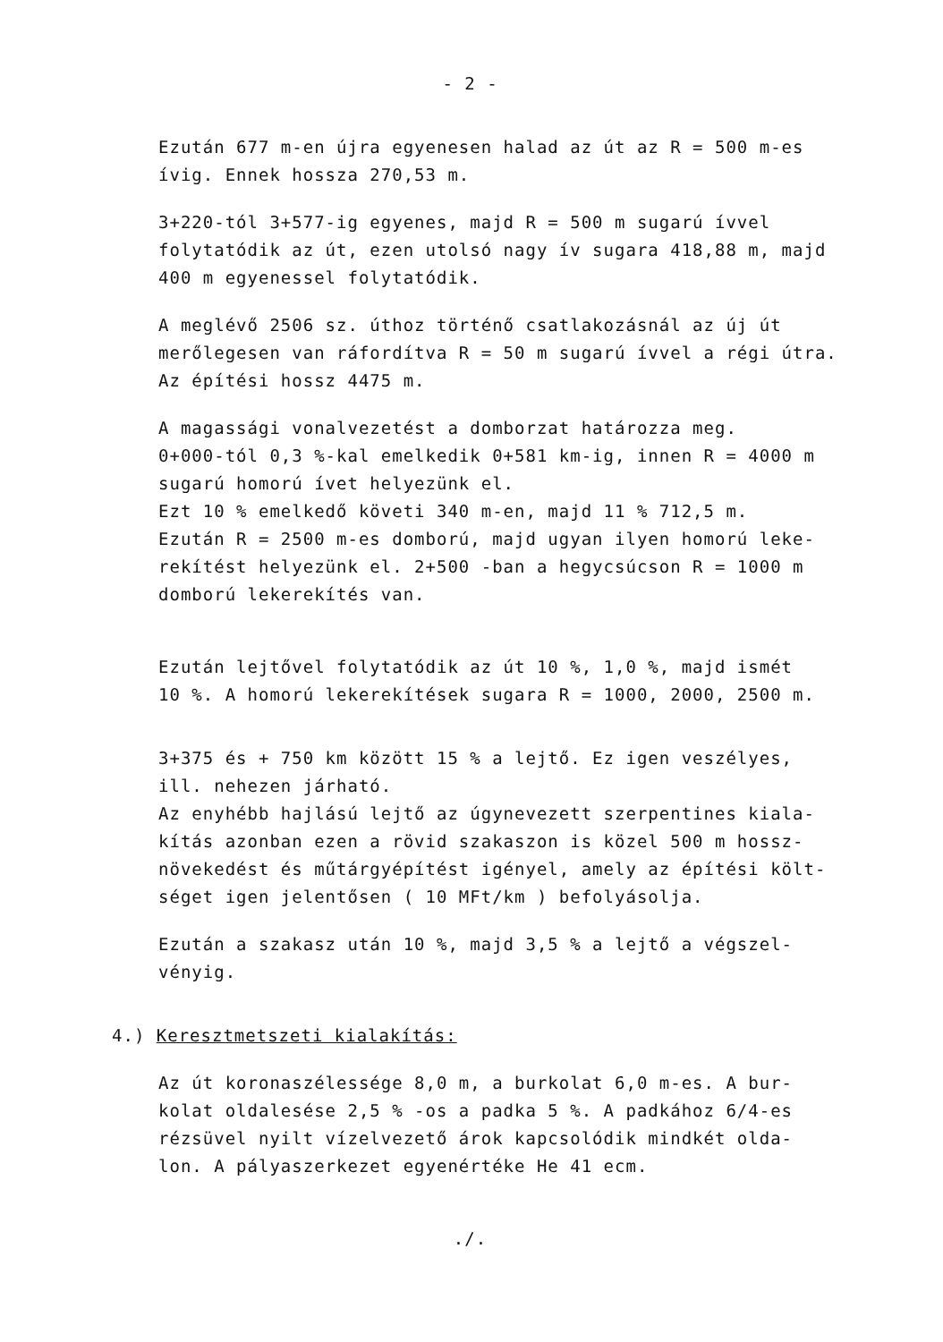- 2 -
Ezután 677 m-en újra egyenesen halad az út az R = 500 m-es
ívig. Ennek hossza 270,53 m.
3+220-tól 3+577-ig egyenes, majd R = 500 m sugarú ívvel
folytatódik az út, ezen utolsó nagy ív sugara 418,88 m, majd
400 m egyenessel folytatódik.
A meglévő 2506 sz. úthoz történő csatlakozásnál az új út
merőlegesen van ráfordítva R = 50 m sugarú ívvel a régi útra.
Az építési hossz 4475 m.
A magassági vonalvezetést a domborzat határozza meg.
0+000-tól 0,3 %-kal emelkedik 0+581 km-ig, innen R = 4000 m
sugarú homorú ívet helyezünk el.
Ezt 10 % emelkedő követi 340 m-en, majd 11 % 712,5 m.
Ezután R = 2500 m-es domború, majd ugyan ilyen homorú leke-
rekítést helyezünk el. 2+500 -ban a hegycsúcson R = 1000 m
domború lekerekítés van.
Ezután lejtővel folytatódik az út 10 %, 1,0 %, majd ismét
10 %. A homorú lekerekítések sugara R = 1000, 2000, 2500 m.
3+375 és + 750 km között 15 % a lejtő. Ez igen veszélyes,
ill. nehezen járható.
Az enyhébb hajlású lejtő az úgynevezett szerpentines kiala-
kítás azonban ezen a rövid szakaszon is közel 500 m hossz-
növekedést és műtárgyépítést igényel, amely az építési költ-
séget igen jelentősen ( 10 MFt/km ) befolyásolja.
Ezután a szakasz után 10 %, majd 3,5 % a lejtő a végszel-
vényig.
4.) Keresztmetszeti kialakítás:
Az út koronaszélessége 8,0 m, a burkolat 6,0 m-es. A bur-
kolat oldalesése 2,5 % -os a padka 5 %. A padkához 6/4-es
rézsüvel nyilt vízelvezető árok kapcsolódik mindkét olda-
lon. A pályaszerkezet egyenértéke He 41 ecm.
./.